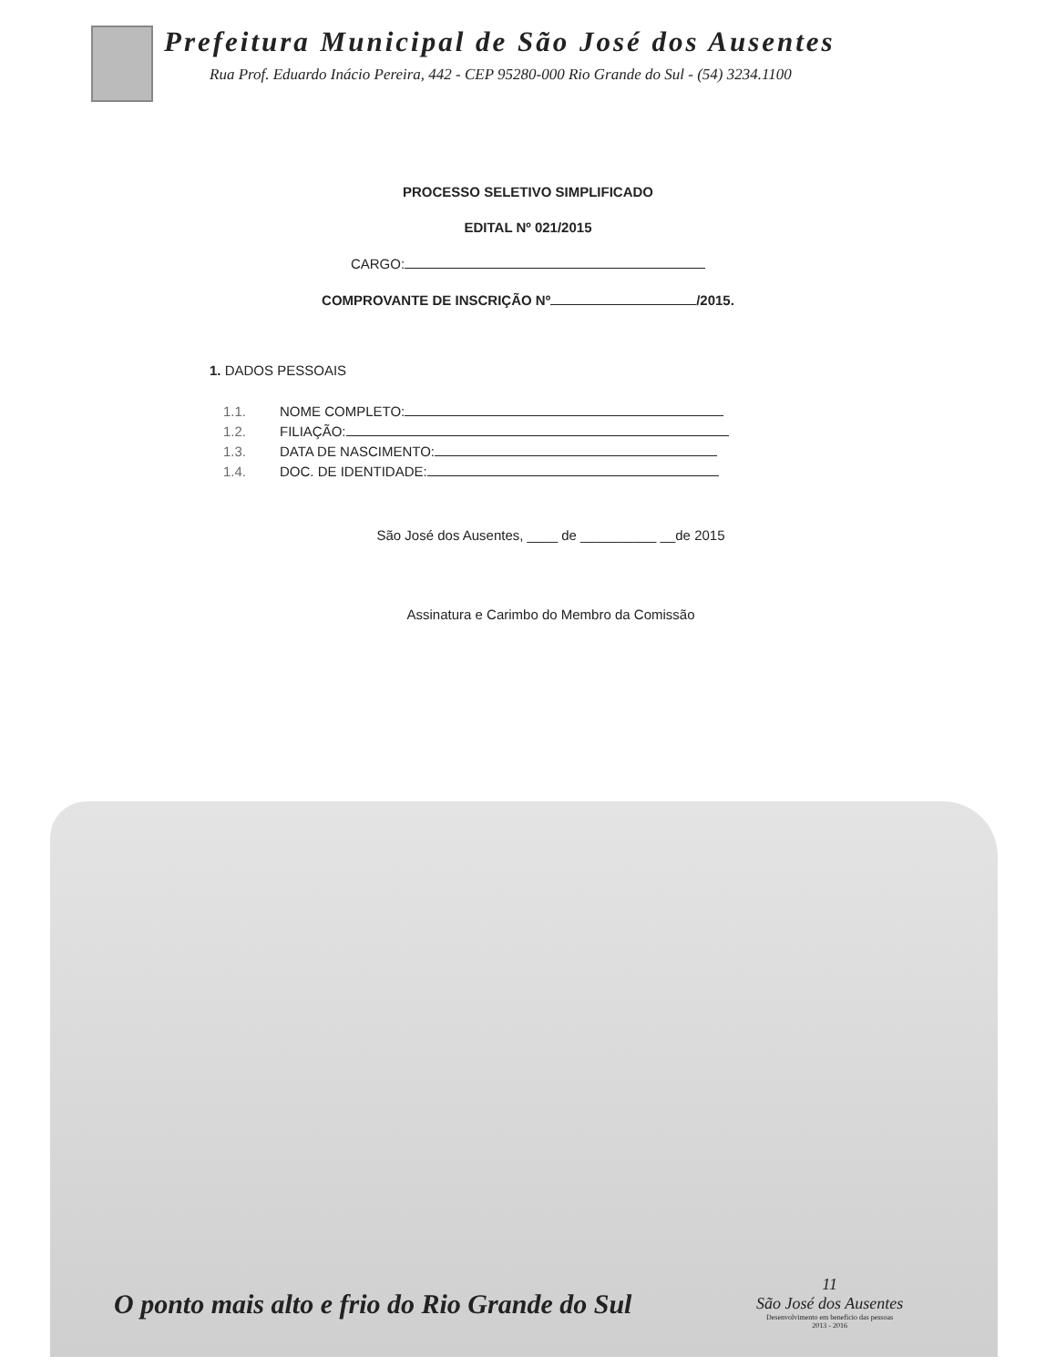Prefeitura Municipal de São José dos Ausentes
Rua Prof. Eduardo Inácio Pereira, 442 - CEP 95280-000 Rio Grande do Sul - (54) 3234.1100
PROCESSO SELETIVO SIMPLIFICADO
EDITAL Nº 021/2015
CARGO:
COMPROVANTE DE INSCRIÇÃO Nº /2015.
1. DADOS PESSOAIS
1.1. NOME COMPLETO:
1.2. FILIAÇÃO:
1.3. DATA DE NASCIMENTO:
1.4. DOC. DE IDENTIDADE:
São José dos Ausentes, ____ de __________ __de 2015
Assinatura e Carimbo do Membro da Comissão
O ponto mais alto e frio do Rio Grande do Sul
11
São José dos Ausentes
Desenvolvimento em benefício das pessoas
2013 - 2016